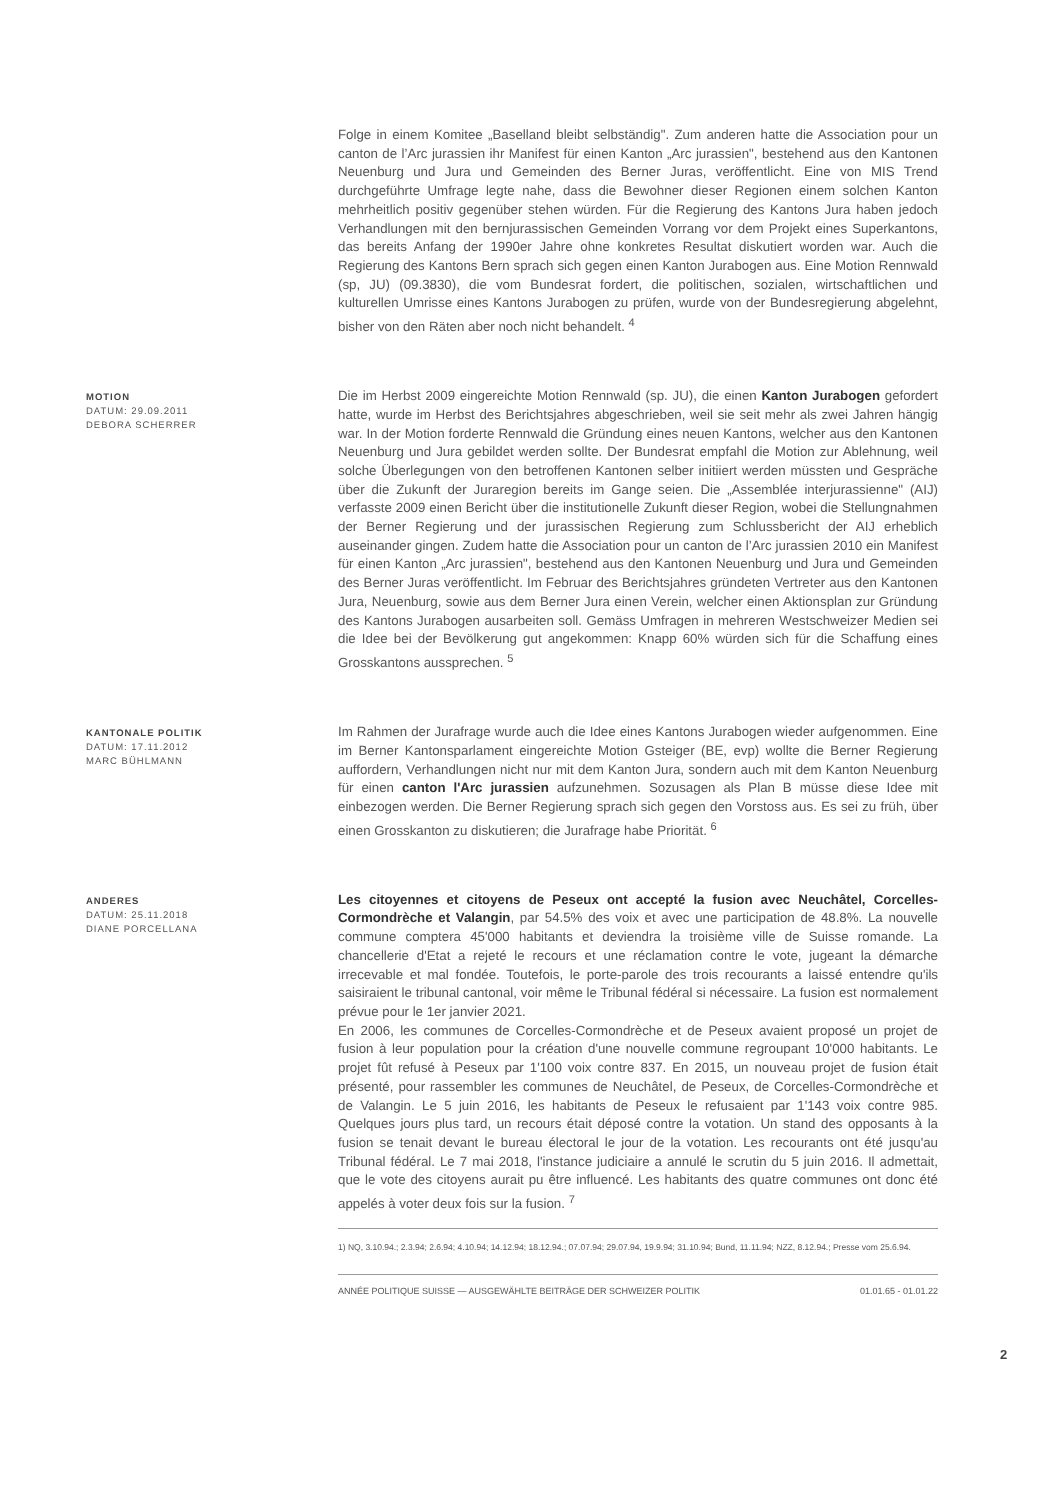Folge in einem Komitee „Baselland bleibt selbständig". Zum anderen hatte die Association pour un canton de l’Arc jurassien ihr Manifest für einen Kanton „Arc jurassien", bestehend aus den Kantonen Neuenburg und Jura und Gemeinden des Berner Juras, veröffentlicht. Eine von MIS Trend durchgeführte Umfrage legte nahe, dass die Bewohner dieser Regionen einem solchen Kanton mehrheitlich positiv gegenüber stehen würden. Für die Regierung des Kantons Jura haben jedoch Verhandlungen mit den bernjurassischen Gemeinden Vorrang vor dem Projekt eines Superkantons, das bereits Anfang der 1990er Jahre ohne konkretes Resultat diskutiert worden war. Auch die Regierung des Kantons Bern sprach sich gegen einen Kanton Jurabogen aus. Eine Motion Rennwald (sp, JU) (09.3830), die vom Bundesrat fordert, die politischen, sozialen, wirtschaftlichen und kulturellen Umrisse eines Kantons Jurabogen zu prüfen, wurde von der Bundesregierung abgelehnt, bisher von den Räten aber noch nicht behandelt. <sup>4</sup>
MOTION
DATUM: 29.09.2011
DEBORA SCHERRER
Die im Herbst 2009 eingereichte Motion Rennwald (sp. JU), die einen Kanton Jurabogen gefordert hatte, wurde im Herbst des Berichtsjahres abgeschrieben, weil sie seit mehr als zwei Jahren hängig war. In der Motion forderte Rennwald die Gründung eines neuen Kantons, welcher aus den Kantonen Neuenburg und Jura gebildet werden sollte. Der Bundesrat empfahl die Motion zur Ablehnung, weil solche Überlegungen von den betroffenen Kantonen selber initiiert werden müssten und Gespräche über die Zukunft der Juraregion bereits im Gange seien. Die „Assemblée interjurassienne" (AIJ) verfasste 2009 einen Bericht über die institutionelle Zukunft dieser Region, wobei die Stellungnahmen der Berner Regierung und der jurassischen Regierung zum Schlussbericht der AIJ erheblich auseinander gingen. Zudem hatte die Association pour un canton de l’Arc jurassien 2010 ein Manifest für einen Kanton „Arc jurassien", bestehend aus den Kantonen Neuenburg und Jura und Gemeinden des Berner Juras veröffentlicht. Im Februar des Berichtsjahres gründeten Vertreter aus den Kantonen Jura, Neuenburg, sowie aus dem Berner Jura einen Verein, welcher einen Aktionsplan zur Gründung des Kantons Jurabogen ausarbeiten soll. Gemäss Umfragen in mehreren Westschweizer Medien sei die Idee bei der Bevölkerung gut angekommen: Knapp 60% würden sich für die Schaffung eines Grosskantons aussprechen. <sup>5</sup>
KANTONALE POLITIK
DATUM: 17.11.2012
MARC BÜHLMANN
Im Rahmen der Jurafrage wurde auch die Idee eines Kantons Jurabogen wieder aufgenommen. Eine im Berner Kantonsparlament eingereichte Motion Gsteiger (BE, evp) wollte die Berner Regierung auffordern, Verhandlungen nicht nur mit dem Kanton Jura, sondern auch mit dem Kanton Neuenburg für einen canton l'Arc jurassien aufzunehmen. Sozusagen als Plan B müsse diese Idee mit einbezogen werden. Die Berner Regierung sprach sich gegen den Vorstoss aus. Es sei zu früh, über einen Grosskanton zu diskutieren; die Jurafrage habe Priorität. <sup>6</sup>
ANDERES
DATUM: 25.11.2018
DIANE PORCELLANA
Les citoyennes et citoyens de Peseux ont accepté la fusion avec Neuchâtel, Corcelles-Cormondrèche et Valangin, par 54.5% des voix et avec une participation de 48.8%. La nouvelle commune comptera 45'000 habitants et deviendra la troisième ville de Suisse romande. La chancellerie d'Etat a rejeté le recours et une réclamation contre le vote, jugeant la démarche irrecevable et mal fondée. Toutefois, le porte-parole des trois recourants a laissé entendre qu'ils saisiraient le tribunal cantonal, voir même le Tribunal fédéral si nécessaire. La fusion est normalement prévue pour le 1er janvier 2021.
En 2006, les communes de Corcelles-Cormondrèche et de Peseux avaient proposé un projet de fusion à leur population pour la création d'une nouvelle commune regroupant 10'000 habitants. Le projet fût refusé à Peseux par 1'100 voix contre 837. En 2015, un nouveau projet de fusion était présenté, pour rassembler les communes de Neuchâtel, de Peseux, de Corcelles-Cormondrèche et de Valangin. Le 5 juin 2016, les habitants de Peseux le refusaient par 1'143 voix contre 985. Quelques jours plus tard, un recours était déposé contre la votation. Un stand des opposants à la fusion se tenait devant le bureau électoral le jour de la votation. Les recourants ont été jusqu'au Tribunal fédéral. Le 7 mai 2018, l'instance judiciaire a annulé le scrutin du 5 juin 2016. Il admettait, que le vote des citoyens aurait pu être influencé. Les habitants des quatre communes ont donc été appelés à voter deux fois sur la fusion. <sup>7</sup>
1) NQ, 3.10.94.; 2.3.94; 2.6.94; 4.10.94; 14.12.94; 18.12.94.; 07.07.94; 29.07.94, 19.9.94; 31.10.94; Bund, 11.11.94; NZZ, 8.12.94.; Presse vom 25.6.94.
ANNÉE POLITIQUE SUISSE — AUSGEWÄHLTE BEITRÄGE DER SCHWEIZER POLITIK 01.01.65 - 01.01.22
2